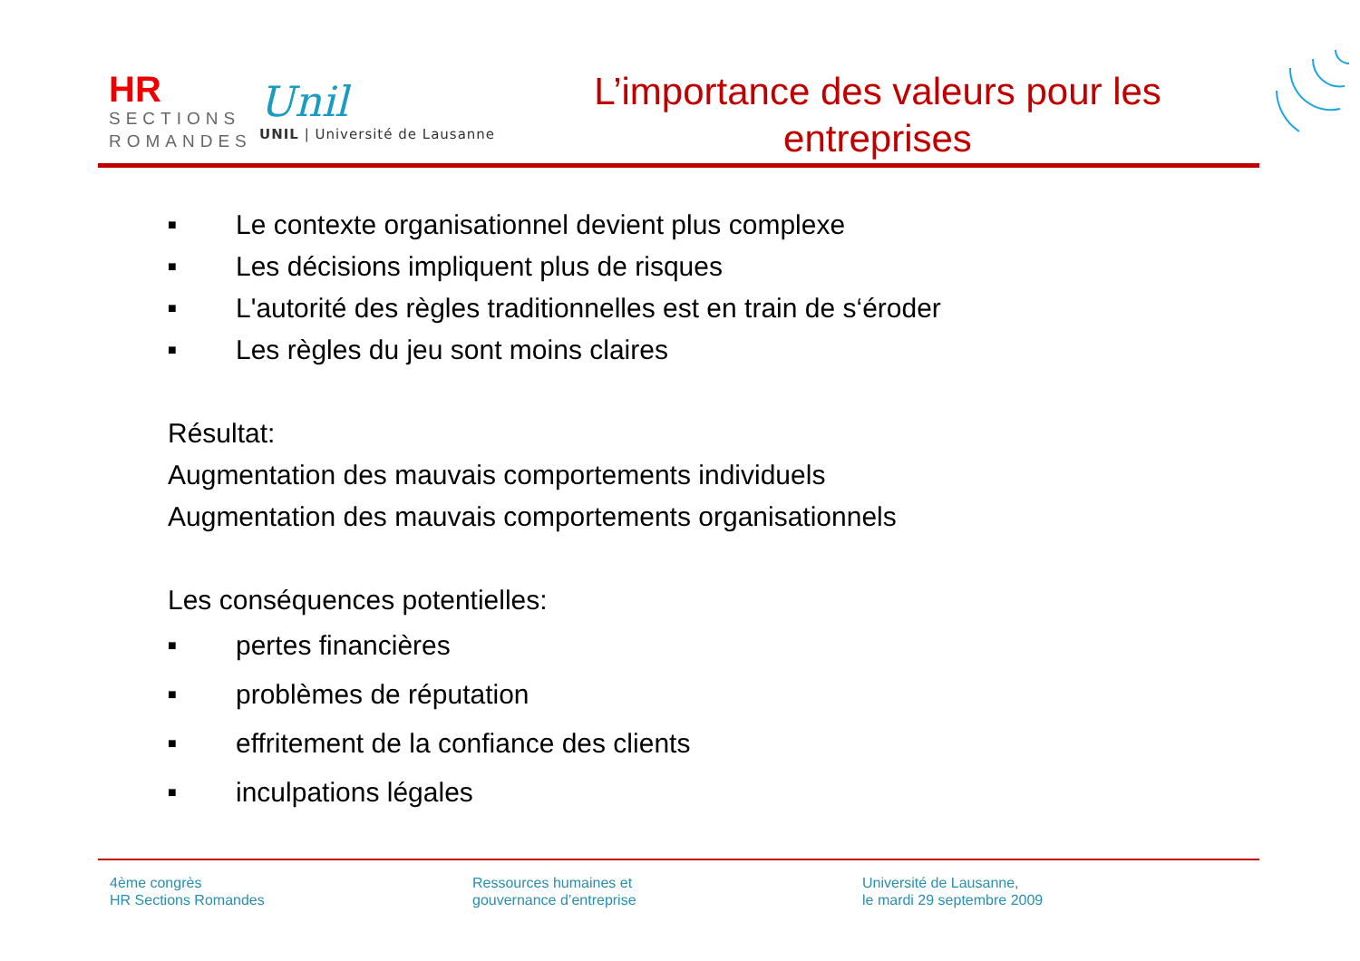HR
SECTIONS
ROMANDES
Unil
UNIL | Université de Lausanne
L’importance des valeurs pour les entreprises
■ Le contexte organisationnel devient plus complexe
■ Les décisions impliquent plus de risques
■ L'autorité des règles traditionnelles est en train de s‘éroder
■ Les règles du jeu sont moins claires
Résultat:
Augmentation des mauvais comportements individuels
Augmentation des mauvais comportements organisationnels
Les conséquences potentielles:
■ pertes financières
■ problèmes de réputation
■ effritement de la confiance des clients
■ inculpations légales
4ème congrès
HR Sections Romandes
Ressources humaines et
gouvernance d’entreprise
Université de Lausanne,
le mardi 29 septembre 2009